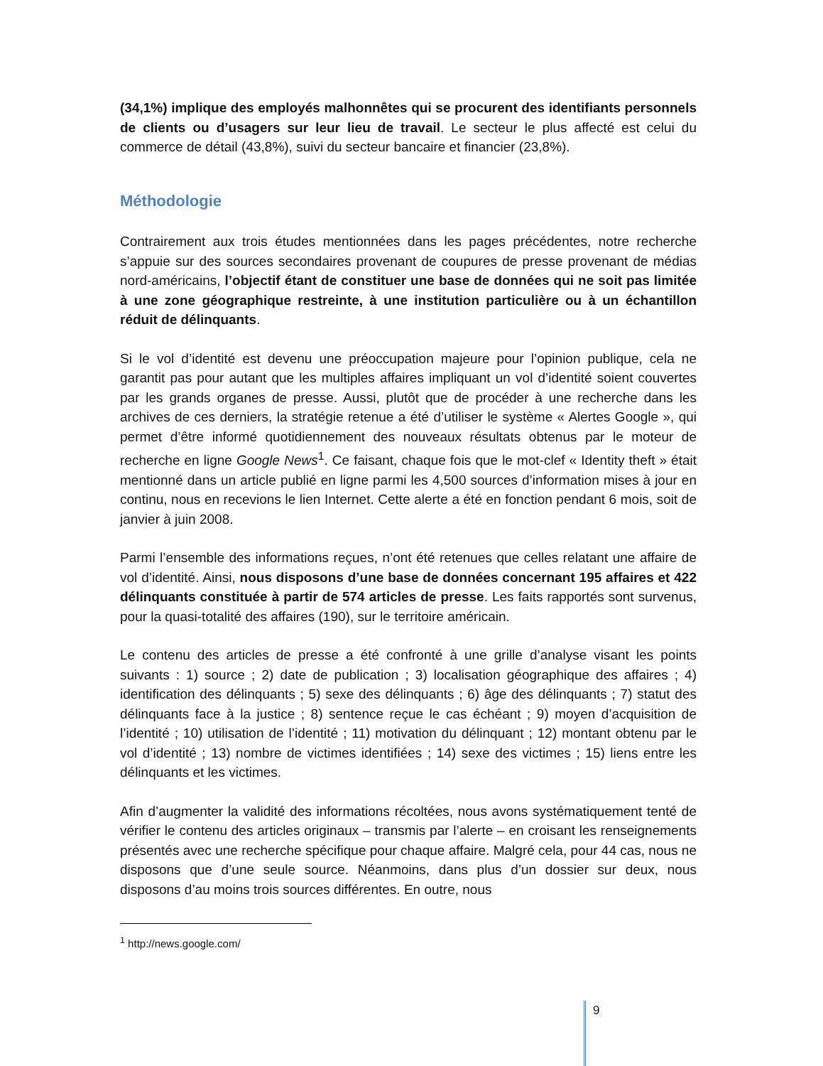(34,1%) implique des employés malhonnêtes qui se procurent des identifiants personnels de clients ou d’usagers sur leur lieu de travail. Le secteur le plus affecté est celui du commerce de détail (43,8%), suivi du secteur bancaire et financier (23,8%).
Méthodologie
Contrairement aux trois études mentionnées dans les pages précédentes, notre recherche s’appuie sur des sources secondaires provenant de coupures de presse provenant de médias nord-américains, l’objectif étant de constituer une base de données qui ne soit pas limitée à une zone géographique restreinte, à une institution particulière ou à un échantillon réduit de délinquants.
Si le vol d’identité est devenu une préoccupation majeure pour l’opinion publique, cela ne garantit pas pour autant que les multiples affaires impliquant un vol d’identité soient couvertes par les grands organes de presse. Aussi, plutôt que de procéder à une recherche dans les archives de ces derniers, la stratégie retenue a été d’utiliser le système « Alertes Google », qui permet d’être informé quotidiennement des nouveaux résultats obtenus par le moteur de recherche en ligne Google News<sup>1</sup>. Ce faisant, chaque fois que le mot-clef « Identity theft » était mentionné dans un article publié en ligne parmi les 4,500 sources d’information mises à jour en continu, nous en recevions le lien Internet. Cette alerte a été en fonction pendant 6 mois, soit de janvier à juin 2008.
Parmi l’ensemble des informations reçues, n’ont été retenues que celles relatant une affaire de vol d’identité. Ainsi, nous disposons d’une base de données concernant 195 affaires et 422 délinquants constituée à partir de 574 articles de presse. Les faits rapportés sont survenus, pour la quasi-totalité des affaires (190), sur le territoire américain.
Le contenu des articles de presse a été confronté à une grille d’analyse visant les points suivants : 1) source ; 2) date de publication ; 3) localisation géographique des affaires ; 4) identification des délinquants ; 5) sexe des délinquants ; 6) âge des délinquants ; 7) statut des délinquants face à la justice ; 8) sentence reçue le cas échéant ; 9) moyen d’acquisition de l’identité ; 10) utilisation de l’identité ; 11) motivation du délinquant ; 12) montant obtenu par le vol d’identité ; 13) nombre de victimes identifiées ; 14) sexe des victimes ; 15) liens entre les délinquants et les victimes.
Afin d’augmenter la validité des informations récoltées, nous avons systématiquement tenté de vérifier le contenu des articles originaux – transmis par l’alerte – en croisant les renseignements présentés avec une recherche spécifique pour chaque affaire. Malgré cela, pour 44 cas, nous ne disposons que d’une seule source. Néanmoins, dans plus d’un dossier sur deux, nous disposons d’au moins trois sources différentes. En outre, nous
<sup>1</sup> http://news.google.com/
9